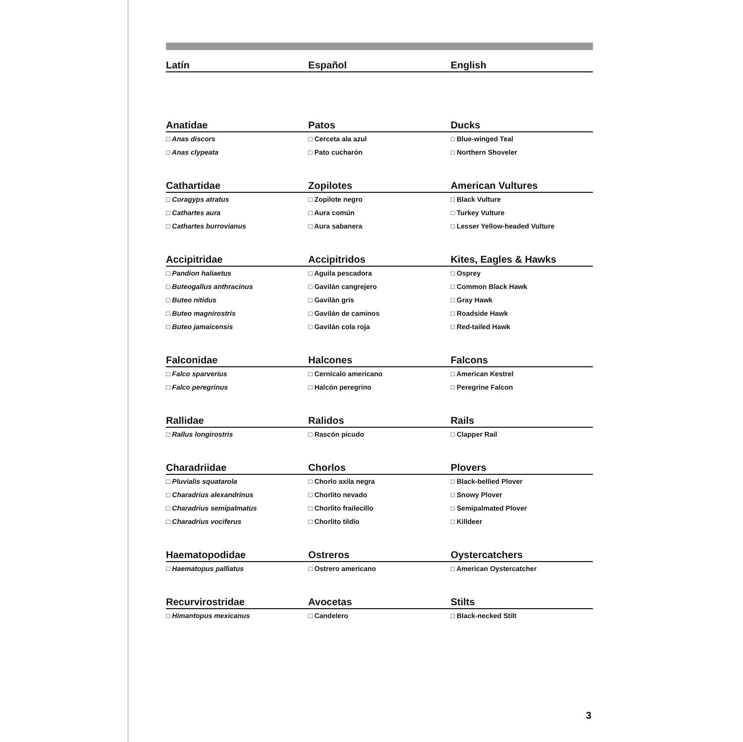| Latín | Español | English |
| --- | --- | --- |
| Anatidae | Patos | Ducks |
| □ Anas discors | □ Cerceta ala azul | □ Blue-winged Teal |
| □ Anas clypeata | □ Pato cucharón | □ Northern Shoveler |
| Cathartidae | Zopilotes | American Vultures |
| □ Coragyps atratus | □ Zopilote negro | □ Black Vulture |
| □ Cathartes aura | □ Aura común | □ Turkey Vulture |
| □ Cathartes burrovianus | □ Aura sabanera | □ Lesser Yellow-headed Vulture |
| Accipitridae | Accipitridos | Kites, Eagles & Hawks |
| □ Pandion haliaetus | □ Aguila pescadora | □ Osprey |
| □ Buteogallus anthracinus | □ Gavilán cangrejero | □ Common Black Hawk |
| □ Buteo nitidus | □ Gavilán gris | □ Gray Hawk |
| □ Buteo magnirostris | □ Gavilán de caminos | □ Roadside Hawk |
| □ Buteo jamaicensis | □ Gavilán cola roja | □ Red-tailed Hawk |
| Falconidae | Halcones | Falcons |
| □ Falco sparverius | □ Cernícalo americano | □ American Kestrel |
| □ Falco peregrinus | □ Halcón peregrino | □ Peregrine Falcon |
| Rallidae | Ralidos | Rails |
| □ Rallus longirostris | □ Rascón picudo | □ Clapper Rail |
| Charadriidae | Chorlos | Plovers |
| □ Pluvialis squatarola | □ Chorlo axila negra | □ Black-bellied Plover |
| □ Charadrius alexandrinus | □ Chorlito nevado | □ Snowy Plover |
| □ Charadrius semipalmatus | □ Chorlito frailecillo | □ Semipalmated Plover |
| □ Charadrius vociferus | □ Chorlito tildío | □ Killdeer |
| Haematopodidae | Ostreros | Oystercatchers |
| □ Haematopus palliatus | □ Ostrero americano | □ American Oystercatcher |
| Recurvirostridae | Avocetas | Stilts |
| □ Himantopus mexicanus | □ Candelero | □ Black-necked Stilt |
3